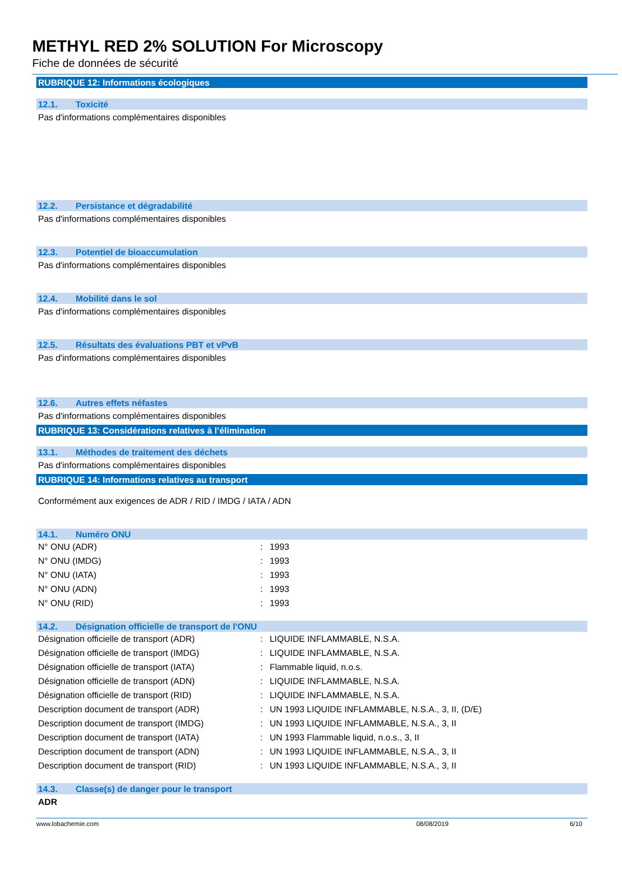METHYL RED 2% SOLUTION For Microscopy
Fiche de données de sécurité
RUBRIQUE 12: Informations écologiques
12.1. Toxicité
Pas d'informations complémentaires disponibles
12.2. Persistance et dégradabilité
Pas d'informations complémentaires disponibles
12.3. Potentiel de bioaccumulation
Pas d'informations complémentaires disponibles
12.4. Mobilité dans le sol
Pas d'informations complémentaires disponibles
12.5. Résultats des évaluations PBT et vPvB
Pas d'informations complémentaires disponibles
12.6. Autres effets néfastes
Pas d'informations complémentaires disponibles
RUBRIQUE 13: Considérations relatives à l’élimination
13.1. Méthodes de traitement des déchets
Pas d'informations complémentaires disponibles
RUBRIQUE 14: Informations relatives au transport
Conformément aux exigences de ADR / RID / IMDG / IATA / ADN
14.1. Numéro ONU
| N° ONU (ADR) | : | 1993 |
| N° ONU (IMDG) | : | 1993 |
| N° ONU (IATA) | : | 1993 |
| N° ONU (ADN) | : | 1993 |
| N° ONU (RID) | : | 1993 |
14.2. Désignation officielle de transport de l'ONU
| Désignation officielle de transport (ADR) | : | LIQUIDE INFLAMMABLE, N.S.A. |
| Désignation officielle de transport (IMDG) | : | LIQUIDE INFLAMMABLE, N.S.A. |
| Désignation officielle de transport (IATA) | : | Flammable liquid, n.o.s. |
| Désignation officielle de transport (ADN) | : | LIQUIDE INFLAMMABLE, N.S.A. |
| Désignation officielle de transport (RID) | : | LIQUIDE INFLAMMABLE, N.S.A. |
| Description document de transport (ADR) | : | UN 1993 LIQUIDE INFLAMMABLE, N.S.A., 3, II, (D/E) |
| Description document de transport (IMDG) | : | UN 1993 LIQUIDE INFLAMMABLE, N.S.A., 3, II |
| Description document de transport (IATA) | : | UN 1993 Flammable liquid, n.o.s., 3, II |
| Description document de transport (ADN) | : | UN 1993 LIQUIDE INFLAMMABLE, N.S.A., 3, II |
| Description document de transport (RID) | : | UN 1993 LIQUIDE INFLAMMABLE, N.S.A., 3, II |
14.3. Classe(s) de danger pour le transport
ADR
www.lobachemie.com 08/08/2019 6/10